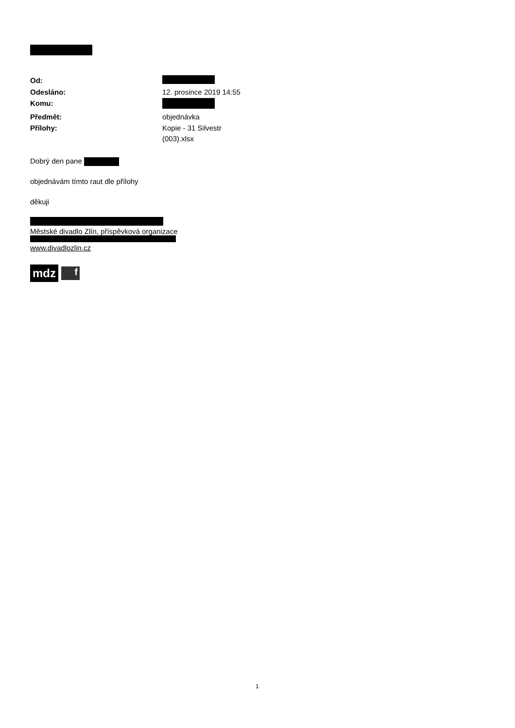| Od: | |
| Odesláno: | 12. prosince 2019 14:55 |
| Komu: | |
| Předmět: | objednávka |
| Přílohy: | Kopie - 31 Silvestr (003).xlsx |
Dobrý den pane
objednávám tímto raut dle přílohy
děkuji
Městské divadlo Zlín, příspěvková organizace
www.divadlozlin.cz
mdz f
1